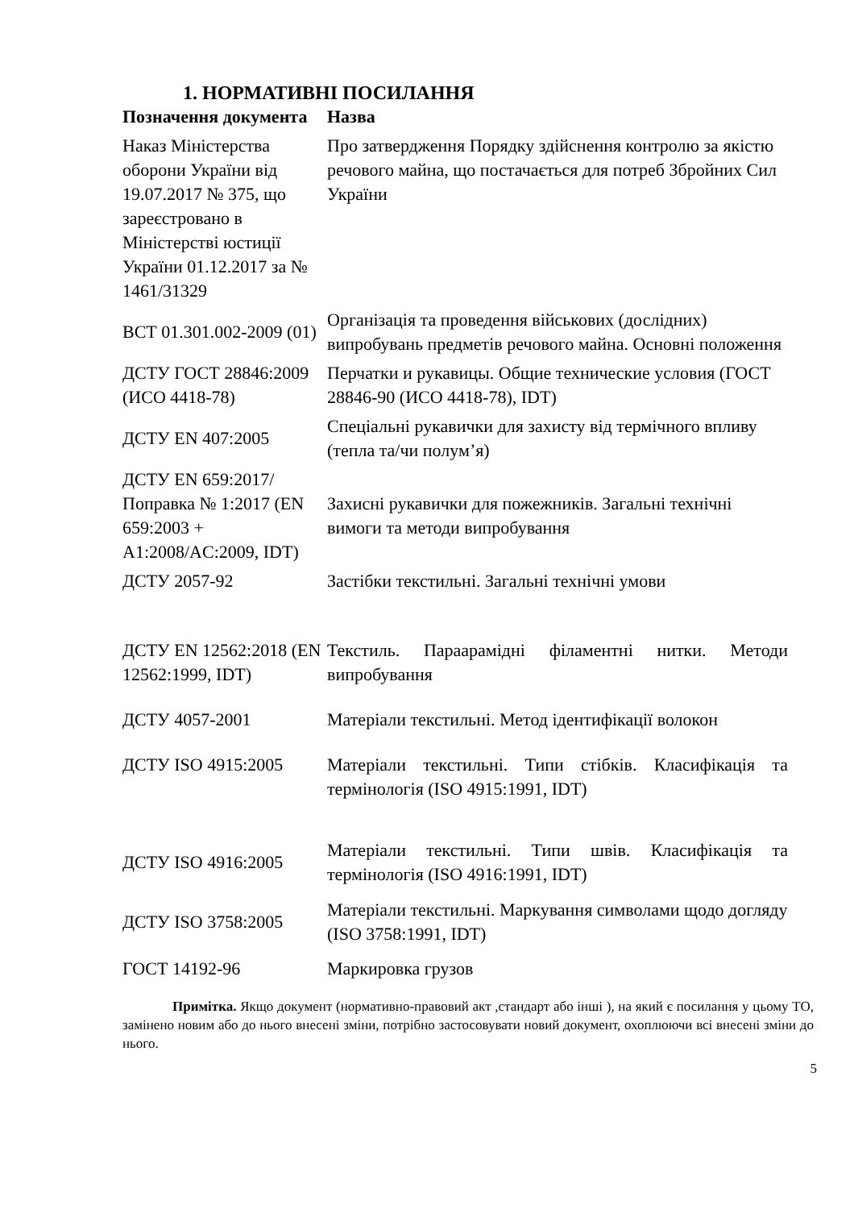1. НОРМАТИВНІ ПОСИЛАННЯ
| Позначення документа | Назва |
| --- | --- |
| Наказ Міністерства оборони України від 19.07.2017 № 375, що зареєстровано в Міністерстві юстиції України 01.12.2017 за № 1461/31329 | Про затвердження Порядку здійснення контролю за якістю речового майна, що постачається для потреб Збройних Сил України |
| ВСТ 01.301.002-2009 (01) | Організація та проведення військових (дослідних) випробувань предметів речового майна. Основні положення |
| ДСТУ ГОСТ 28846:2009 (ИСО 4418-78) | Перчатки и рукавицы. Общие технические условия (ГОСТ 28846-90 (ИСО 4418-78), IDT) |
| ДСТУ EN 407:2005 | Спеціальні рукавички для захисту від термічного впливу (тепла та/чи полум’я) |
| ДСТУ EN 659:2017/Поправка № 1:2017 (EN 659:2003 + A1:2008/AC:2009, IDT) | Захисні рукавички для пожежників. Загальні технічні вимоги та методи випробування |
| ДСТУ 2057-92 | Застібки текстильні. Загальні технічні умови |
| ДСТУ EN 12562:2018 (EN 12562:1999, IDT) | Текстиль. Параарамідні філаментні нитки. Методи випробування |
| ДСТУ 4057-2001 | Матеріали текстильні. Метод ідентифікації волокон |
| ДСТУ ISO 4915:2005 | Матеріали текстильні. Типи стібків. Класифікація та термінологія (ISO 4915:1991, IDT) |
| ДСТУ ISO 4916:2005 | Матеріали текстильні. Типи швів. Класифікація та термінологія (ISO 4916:1991, IDT) |
| ДСТУ ISO 3758:2005 | Матеріали текстильні. Маркування символами щодо догляду (ISO 3758:1991, IDT) |
| ГОСТ 14192-96 | Маркировка грузов |
Примітка. Якщо документ (нормативно-правовий акт ,стандарт або інші ), на який є посилання у цьому ТО, замінено новим або до нього внесені зміни, потрібно застосовувати новий документ, охоплюючи всі внесені зміни до нього.
5